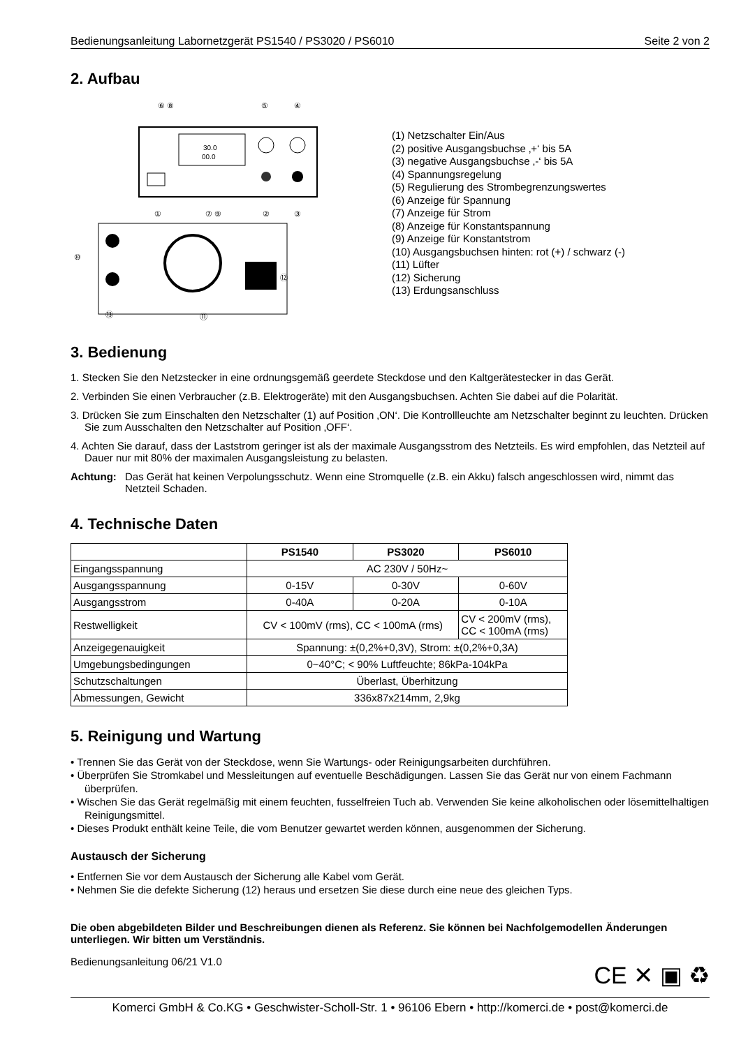Bedienungsanleitung Labornetzgerät PS1540 / PS3020 / PS6010 Seite 2 von 2
2. Aufbau
30.0
00.0
⑩
⑬
⑪
⑫
⑥ ⑧
⑤
④
①
⑦ ⑨
②
③
(1) Netzschalter Ein/Aus
(2) positive Ausgangsbuchse ‚+‘ bis 5A
(3) negative Ausgangsbuchse ‚-‘ bis 5A
(4) Spannungsregelung
(5) Regulierung des Strombegrenzungswertes
(6) Anzeige für Spannung
(7) Anzeige für Strom
(8) Anzeige für Konstantspannung
(9) Anzeige für Konstantstrom
(10) Ausgangsbuchsen hinten: rot (+) / schwarz (-)
(11) Lüfter
(12) Sicherung
(13) Erdungsanschluss
3. Bedienung
1. Stecken Sie den Netzstecker in eine ordnungsgemäß geerdete Steckdose und den Kaltgerätestecker in das Gerät.
2. Verbinden Sie einen Verbraucher (z.B. Elektrogeräte) mit den Ausgangsbuchsen. Achten Sie dabei auf die Polarität.
3. Drücken Sie zum Einschalten den Netzschalter (1) auf Position ‚ON‘. Die Kontrollleuchte am Netzschalter beginnt zu leuchten. Drücken Sie zum Ausschalten den Netzschalter auf Position ‚OFF‘.
4. Achten Sie darauf, dass der Laststrom geringer ist als der maximale Ausgangsstrom des Netzteils. Es wird empfohlen, das Netzteil auf Dauer nur mit 80% der maximalen Ausgangsleistung zu belasten.
Achtung: Das Gerät hat keinen Verpolungsschutz. Wenn eine Stromquelle (z.B. ein Akku) falsch angeschlossen wird, nimmt das Netzteil Schaden.
4. Technische Daten
| | PS1540 | PS3020 | PS6010 |
| --- | --- | --- | --- |
| Eingangsspannung | AC 230V / 50Hz~ | | |
| Ausgangsspannung | 0-15V | 0-30V | 0-60V |
| Ausgangsstrom | 0-40A | 0-20A | 0-10A |
| Restwelligkeit | CV < 100mV (rms), CC < 100mA (rms) | | CV < 200mV (rms), CC < 100mA (rms) |
| Anzeigegenauigkeit | Spannung: ±(0,2%+0,3V), Strom: ±(0,2%+0,3A) | | |
| Umgebungsbedingungen | 0~40°C; < 90% Luftfeuchte; 86kPa-104kPa | | |
| Schutzschaltungen | Überlast, Überhitzung | | |
| Abmessungen, Gewicht | 336x87x214mm, 2,9kg | | |
5. Reinigung und Wartung
• Trennen Sie das Gerät von der Steckdose, wenn Sie Wartungs- oder Reinigungsarbeiten durchführen.
• Überprüfen Sie Stromkabel und Messleitungen auf eventuelle Beschädigungen. Lassen Sie das Gerät nur von einem Fachmann überprüfen.
• Wischen Sie das Gerät regelmäßig mit einem feuchten, fusselfreien Tuch ab. Verwenden Sie keine alkoholischen oder lösemittelhaltigen Reinigungsmittel.
• Dieses Produkt enthält keine Teile, die vom Benutzer gewartet werden können, ausgenommen der Sicherung.
Austausch der Sicherung
• Entfernen Sie vor dem Austausch der Sicherung alle Kabel vom Gerät.
• Nehmen Sie die defekte Sicherung (12) heraus und ersetzen Sie diese durch eine neue des gleichen Typs.
Die oben abgebildeten Bilder und Beschreibungen dienen als Referenz. Sie können bei Nachfolgemodellen Änderungen unterliegen. Wir bitten um Verständnis.
Bedienungsanleitung 06/21 V1.0 CE ✕ ▣ ♻
Komerci GmbH & Co.KG • Geschwister-Scholl-Str. 1 • 96106 Ebern • http://komerci.de • post@komerci.de